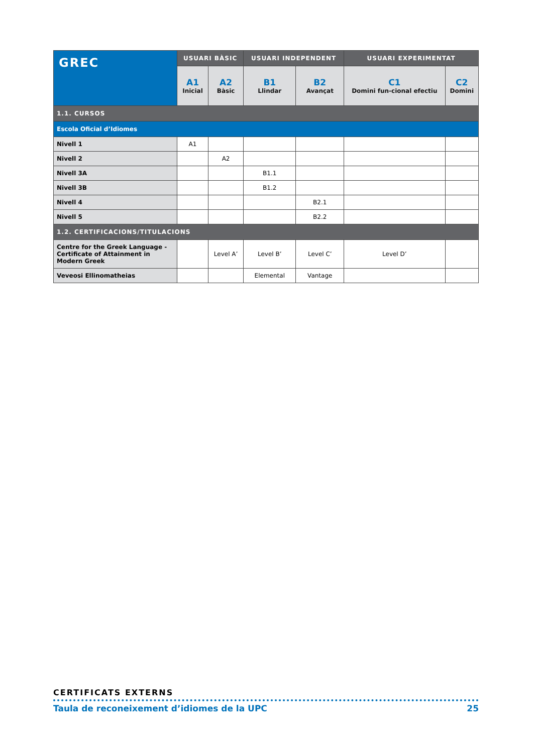| GREC | USUARI BÀSIC | | USUARI INDEPENDENT | | USUARI EXPERIMENTAT | |
| --- | --- | --- | --- | --- | --- | --- |
| | A1 Inicial | A2 Bàsic | B1 Llindar | B2 Avançat | C1 Domini fun-cional efectiu | C2 Domini |
| 1.1. CURSOS | | | | | | |
| Escola Oficial d’Idiomes | | | | | | |
| Nivell 1 | A1 | | | | | |
| Nivell 2 | | A2 | | | | |
| Nivell 3A | | | B1.1 | | | |
| Nivell 3B | | | B1.2 | | | |
| Nivell 4 | | | | B2.1 | | |
| Nivell 5 | | | | B2.2 | | |
| 1.2. CERTIFICACIONS/TITULACIONS | | | | | | |
| Centre for the Greek Language - Certificate of Attainment in Modern Greek | | Level A’ | Level B’ | Level C’ | Level D’ | |
| Veveosi Ellinomatheias | | | Elemental | Vantage | | |
CERTIFICATS EXTERNS
Taula de reconeixement d’idiomes de la UPC 25